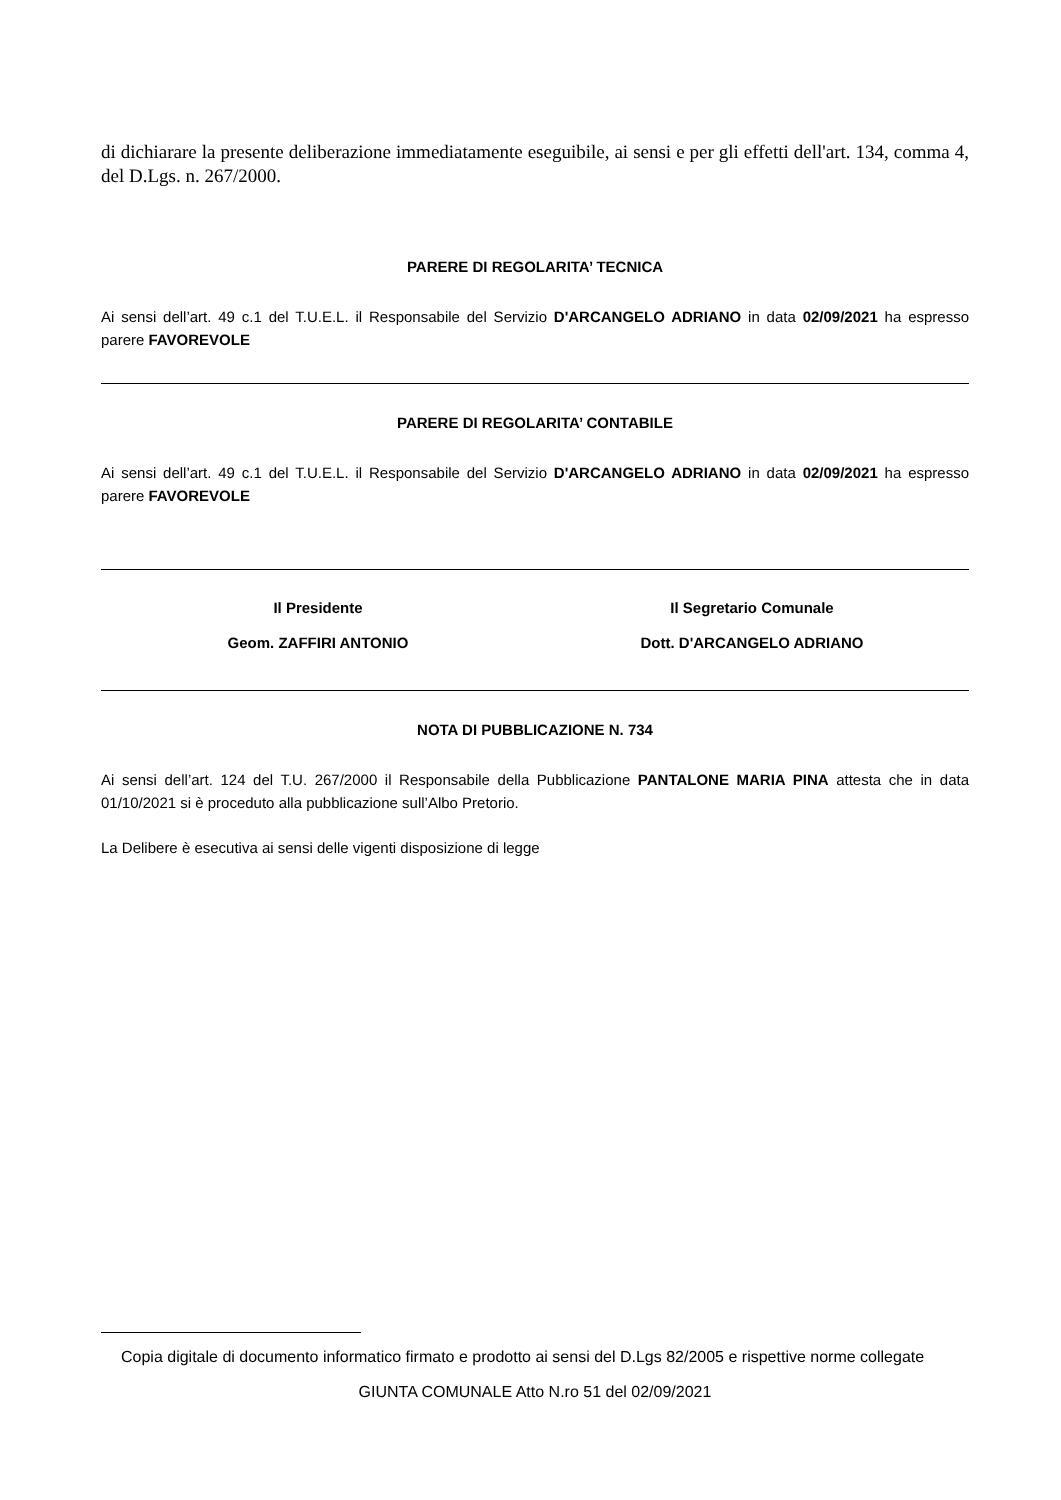di dichiarare la presente deliberazione immediatamente eseguibile, ai sensi e per gli effetti dell'art. 134, comma 4, del D.Lgs. n. 267/2000.
PARERE DI REGOLARITA’ TECNICA
Ai sensi dell’art. 49 c.1 del T.U.E.L. il Responsabile del Servizio D'ARCANGELO ADRIANO in data 02/09/2021 ha espresso parere FAVOREVOLE
PARERE DI REGOLARITA’ CONTABILE
Ai sensi dell’art. 49 c.1 del T.U.E.L. il Responsabile del Servizio D'ARCANGELO ADRIANO in data 02/09/2021 ha espresso parere FAVOREVOLE
Il Presidente
Geom. ZAFFIRI ANTONIO
Il Segretario Comunale
Dott. D'ARCANGELO ADRIANO
NOTA DI PUBBLICAZIONE N. 734
Ai sensi dell’art. 124 del T.U. 267/2000 il Responsabile della Pubblicazione PANTALONE MARIA PINA attesta che in data 01/10/2021 si è proceduto alla pubblicazione sull’Albo Pretorio.
La Delibere è esecutiva ai sensi delle vigenti disposizione di legge
Copia digitale di documento informatico firmato e prodotto ai sensi del D.Lgs 82/2005 e rispettive norme collegate
GIUNTA COMUNALE Atto N.ro 51 del 02/09/2021